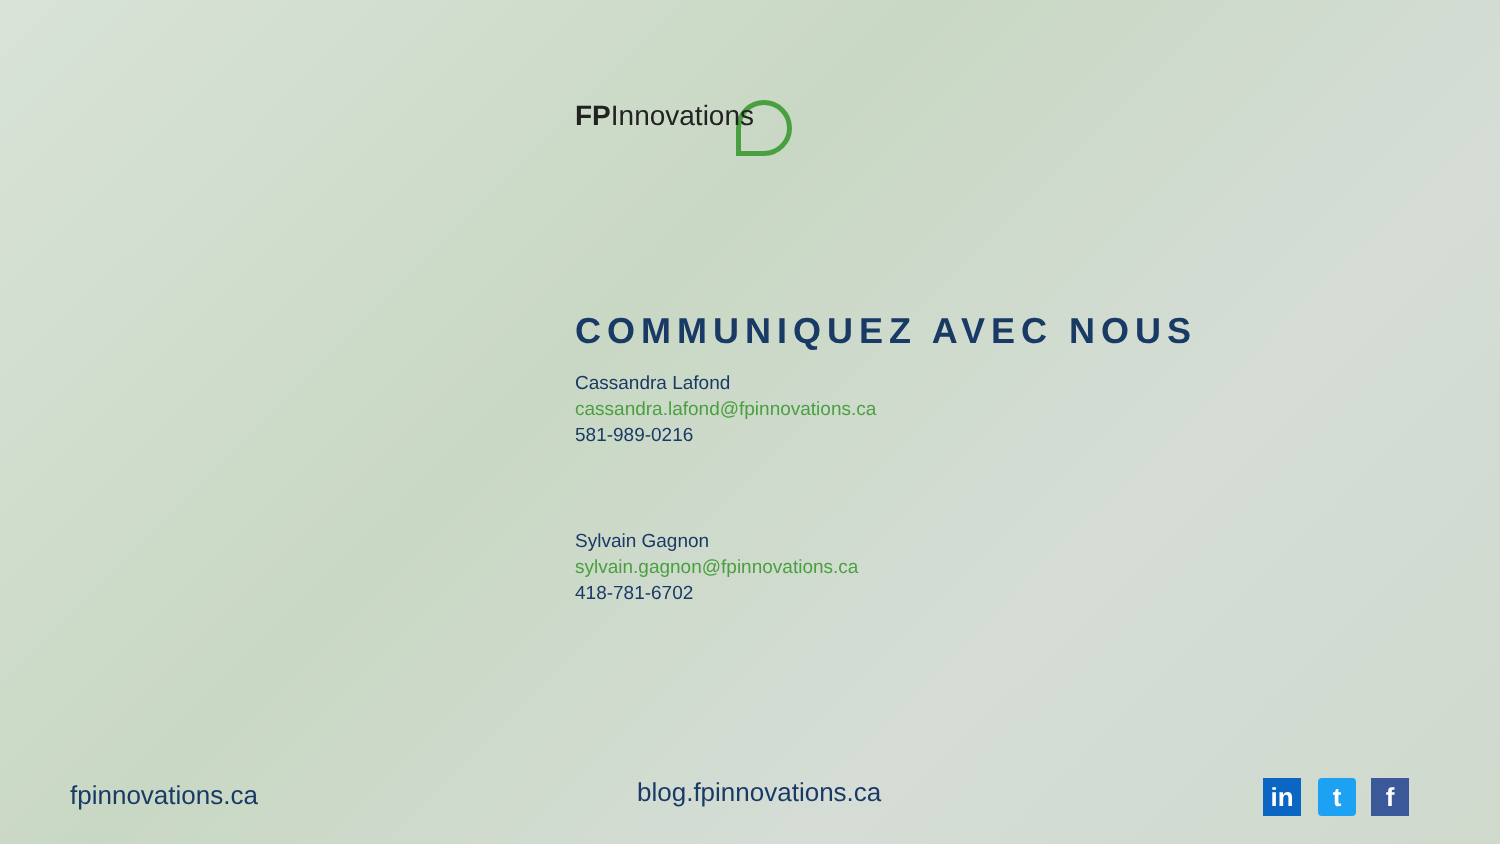FPInnovations
COMMUNIQUEZ AVEC NOUS
Cassandra Lafond
cassandra.lafond@fpinnovations.ca
581-989-0216
Sylvain Gagnon
sylvain.gagnon@fpinnovations.ca
418-781-6702
fpinnovations.ca blog.fpinnovations.ca in t f